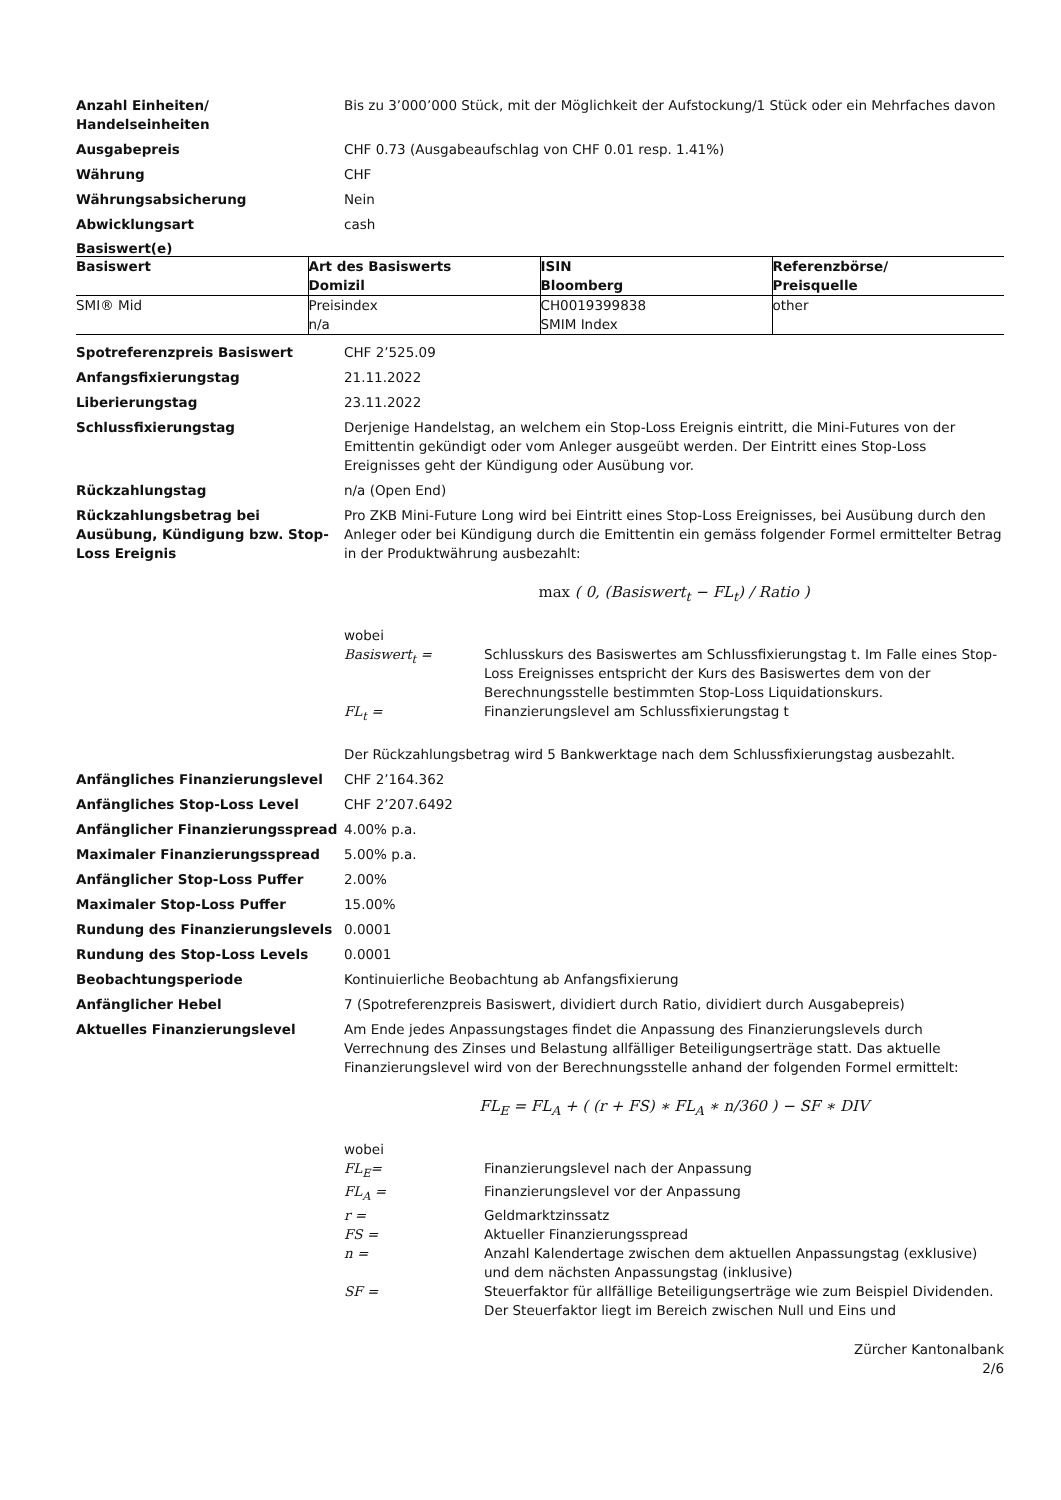Anzahl Einheiten/
Handelseinheiten
Bis zu 3’000’000 Stück, mit der Möglichkeit der Aufstockung/1 Stück oder ein Mehrfaches davon
Ausgabepreis CHF 0.73 (Ausgabeaufschlag von CHF 0.01 resp. 1.41%)
Währung CHF
Währungsabsicherung Nein
Abwicklungsart cash
Basiswert(e)
| Basiswert | Art des Basiswerts Domizil | ISIN Bloomberg | Referenzbörse/ Preisquelle |
| --- | --- | --- | --- |
| SMI® Mid | Preisindex n/a | CH0019399838 SMIM Index | other |
Spotreferenzpreis Basiswert CHF 2’525.09
Anfangsfixierungstag 21.11.2022
Liberierungstag 23.11.2022
Schlussfixierungstag Derjenige Handelstag, an welchem ein Stop-Loss Ereignis eintritt, die Mini-Futures von der Emittentin gekündigt oder vom Anleger ausgeübt werden. Der Eintritt eines Stop-Loss Ereignisses geht der Kündigung oder Ausübung vor.
Rückzahlungstag n/a (Open End)
Rückzahlungsbetrag bei Ausübung, Kündigung bzw. Stop-Loss Ereignis
Pro ZKB Mini-Future Long wird bei Eintritt eines Stop-Loss Ereignisses, bei Ausübung durch den Anleger oder bei Kündigung durch die Emittentin ein gemäss folgender Formel ermittelter Betrag in der Produktwährung ausbezahlt:
max ( 0, (Basiswert<sub>t</sub> − FL<sub>t</sub>) / Ratio )
wobei
Basiswert<sub>t</sub> = Schlusskurs des Basiswertes am Schlussfixierungstag t. Im Falle eines Stop-Loss Ereignisses entspricht der Kurs des Basiswertes dem von der Berechnungsstelle bestimmten Stop-Loss Liquidationskurs.
FL<sub>t</sub> = Finanzierungslevel am Schlussfixierungstag t
Der Rückzahlungsbetrag wird 5 Bankwerktage nach dem Schlussfixierungstag ausbezahlt.
Anfängliches Finanzierungslevel CHF 2’164.362
Anfängliches Stop-Loss Level CHF 2’207.6492
Anfänglicher Finanzierungsspread 4.00% p.a.
Maximaler Finanzierungsspread 5.00% p.a.
Anfänglicher Stop-Loss Puffer 2.00%
Maximaler Stop-Loss Puffer 15.00%
Rundung des Finanzierungslevels 0.0001
Rundung des Stop-Loss Levels 0.0001
Beobachtungsperiode Kontinuierliche Beobachtung ab Anfangsfixierung
Anfänglicher Hebel 7 (Spotreferenzpreis Basiswert, dividiert durch Ratio, dividiert durch Ausgabepreis)
Aktuelles Finanzierungslevel Am Ende jedes Anpassungstages findet die Anpassung des Finanzierungslevels durch Verrechnung des Zinses und Belastung allfälliger Beteiligungserträge statt. Das aktuelle Finanzierungslevel wird von der Berechnungsstelle anhand der folgenden Formel ermittelt:
FL<sub>E</sub> = FL<sub>A</sub> + ( (r + FS) ∗ FL<sub>A</sub> ∗ n/360 ) − SF ∗ DIV
wobei
FL<sub>E</sub>= Finanzierungslevel nach der Anpassung
FL<sub>A</sub> = Finanzierungslevel vor der Anpassung
r = Geldmarktzinssatz
FS = Aktueller Finanzierungsspread
n = Anzahl Kalendertage zwischen dem aktuellen Anpassungstag (exklusive) und dem nächsten Anpassungstag (inklusive)
SF = Steuerfaktor für allfällige Beteiligungserträge wie zum Beispiel Dividenden. Der Steuerfaktor liegt im Bereich zwischen Null und Eins und
Zürcher Kantonalbank
2/6